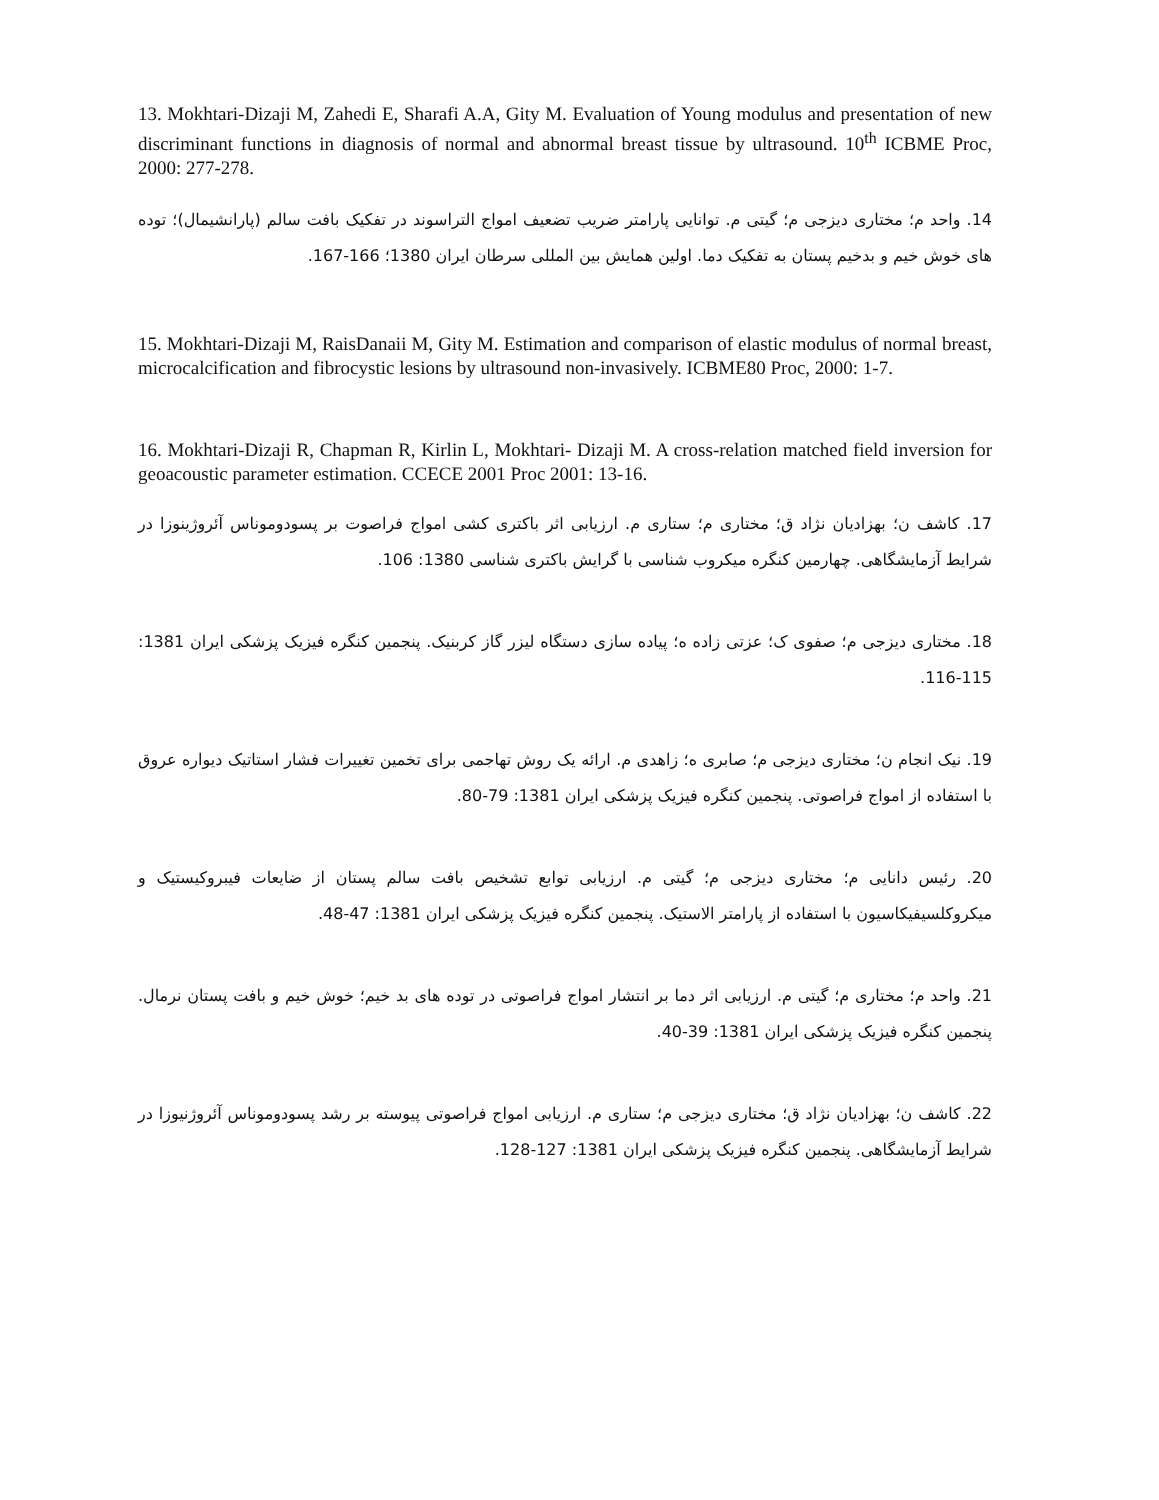13. Mokhtari-Dizaji M, Zahedi E, Sharafi A.A, Gity M. Evaluation of Young modulus and presentation of new discriminant functions in diagnosis of normal and abnormal breast tissue by ultrasound. 10<sup>th</sup> ICBME Proc, 2000: 277-278.
14. واحد م؛ مختاری دیزجی م؛ گیتی م. توانایی پارامتر ضریب تضعیف امواج التراسوند در تفکیک بافت سالم (پارانشیمال)؛ توده های خوش خیم و بدخیم پستان به تفکیک دما. اولین همایش بین المللی سرطان ایران 1380؛ 166-167.
15. Mokhtari-Dizaji M, RaisDanaii M, Gity M. Estimation and comparison of elastic modulus of normal breast, microcalcification and fibrocystic lesions by ultrasound non-invasively. ICBME80 Proc, 2000: 1-7.
16. Mokhtari-Dizaji R, Chapman R, Kirlin L, Mokhtari- Dizaji M. A cross-relation matched field inversion for geoacoustic parameter estimation. CCECE 2001 Proc 2001: 13-16.
17. کاشف ن؛ بهزادیان نژاد ق؛ مختاری م؛ ستاری م. ارزیابی اثر باکتری کشی امواج فراصوت بر پسودوموناس آئروژینوزا در شرایط آزمایشگاهی. چهارمین کنگره میکروب شناسی با گرایش باکتری شناسی 1380: 106.
18. مختاری دیزجی م؛ صفوی ک؛ عزتی زاده ه؛ پیاده سازی دستگاه لیزر گاز کربنیک. پنجمین کنگره فیزیک پزشکی ایران 1381: 115-116.
19. نیک انجام ن؛ مختاری دیزجی م؛ صابری ه؛ زاهدی م. ارائه یک روش تهاجمی برای تخمین تغییرات فشار استاتیک دیواره عروق با استفاده از امواج فراصوتی. پنجمین کنگره فیزیک پزشکی ایران 1381: 79-80.
20. رئیس دانایی م؛ مختاری دیزجی م؛ گیتی م. ارزیابی توابع تشخیص بافت سالم پستان از ضایعات فیبروکیستیک و میکروکلسیفیکاسیون با استفاده از پارامتر الاستیک. پنجمین کنگره فیزیک پزشکی ایران 1381: 47-48.
21. واحد م؛ مختاری م؛ گیتی م. ارزیابی اثر دما بر انتشار امواج فراصوتی در توده های بد خیم؛ خوش خیم و بافت پستان نرمال. پنجمین کنگره فیزیک پزشکی ایران 1381: 39-40.
22. کاشف ن؛ بهزادیان نژاد ق؛ مختاری دیزجی م؛ ستاری م. ارزیابی امواج فراصوتی پیوسته بر رشد پسودوموناس آئروژنیوزا در شرایط آزمایشگاهی. پنجمین کنگره فیزیک پزشکی ایران 1381: 127-128.